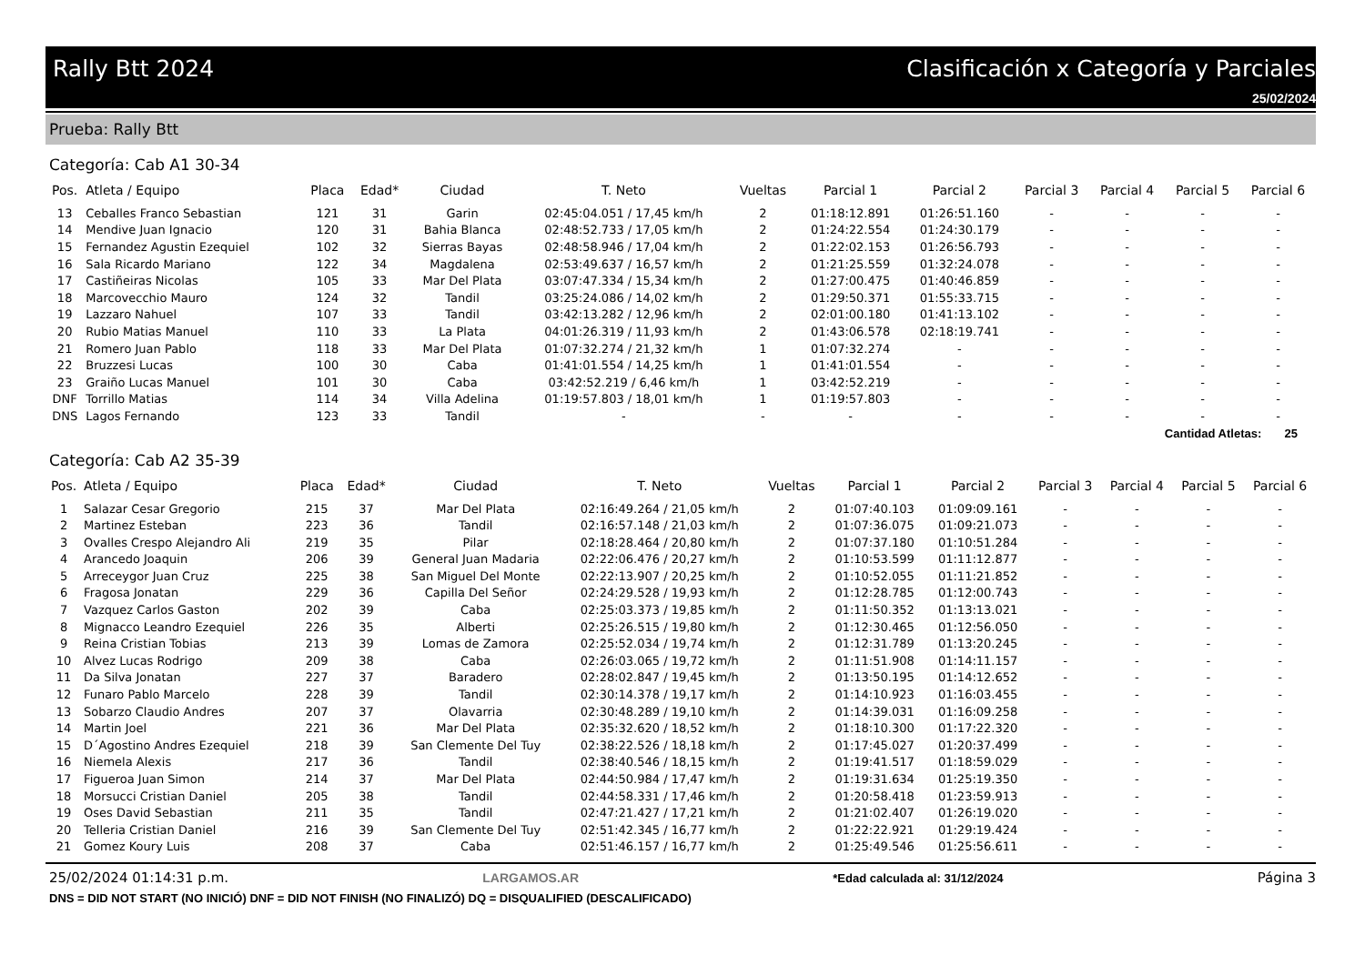Rally Btt 2024 Clasificación x Categoría y Parciales
25/02/2024
Prueba: Rally Btt
Categoría: Cab A1 30-34
| Pos. | Atleta / Equipo | Placa | Edad* | Ciudad | T. Neto | Vueltas | Parcial 1 | Parcial 2 | Parcial 3 | Parcial 4 | Parcial 5 | Parcial 6 |
| --- | --- | --- | --- | --- | --- | --- | --- | --- | --- | --- | --- | --- |
| 13 | Ceballes Franco Sebastian | 121 | 31 | Garin | 02:45:04.051 / 17,45 km/h | 2 | 01:18:12.891 | 01:26:51.160 | - | - | - | - |
| 14 | Mendive Juan Ignacio | 120 | 31 | Bahia Blanca | 02:48:52.733 / 17,05 km/h | 2 | 01:24:22.554 | 01:24:30.179 | - | - | - | - |
| 15 | Fernandez Agustin Ezequiel | 102 | 32 | Sierras Bayas | 02:48:58.946 / 17,04 km/h | 2 | 01:22:02.153 | 01:26:56.793 | - | - | - | - |
| 16 | Sala Ricardo Mariano | 122 | 34 | Magdalena | 02:53:49.637 / 16,57 km/h | 2 | 01:21:25.559 | 01:32:24.078 | - | - | - | - |
| 17 | Castiñeiras Nicolas | 105 | 33 | Mar Del Plata | 03:07:47.334 / 15,34 km/h | 2 | 01:27:00.475 | 01:40:46.859 | - | - | - | - |
| 18 | Marcovecchio Mauro | 124 | 32 | Tandil | 03:25:24.086 / 14,02 km/h | 2 | 01:29:50.371 | 01:55:33.715 | - | - | - | - |
| 19 | Lazzaro Nahuel | 107 | 33 | Tandil | 03:42:13.282 / 12,96 km/h | 2 | 02:01:00.180 | 01:41:13.102 | - | - | - | - |
| 20 | Rubio Matias Manuel | 110 | 33 | La Plata | 04:01:26.319 / 11,93 km/h | 2 | 01:43:06.578 | 02:18:19.741 | - | - | - | - |
| 21 | Romero Juan Pablo | 118 | 33 | Mar Del Plata | 01:07:32.274 / 21,32 km/h | 1 | 01:07:32.274 | - | - | - | - | - |
| 22 | Bruzzesi Lucas | 100 | 30 | Caba | 01:41:01.554 / 14,25 km/h | 1 | 01:41:01.554 | - | - | - | - | - |
| 23 | Graiño Lucas Manuel | 101 | 30 | Caba | 03:42:52.219 / 6,46 km/h | 1 | 03:42:52.219 | - | - | - | - | - |
| DNF | Torrillo Matias | 114 | 34 | Villa Adelina | 01:19:57.803 / 18,01 km/h | 1 | 01:19:57.803 | - | - | - | - | - |
| DNS | Lagos Fernando | 123 | 33 | Tandil | - | - | - | - | - | - | - | - |
Cantidad Atletas: 25
Categoría: Cab A2 35-39
| Pos. | Atleta / Equipo | Placa | Edad* | Ciudad | T. Neto | Vueltas | Parcial 1 | Parcial 2 | Parcial 3 | Parcial 4 | Parcial 5 | Parcial 6 |
| --- | --- | --- | --- | --- | --- | --- | --- | --- | --- | --- | --- | --- |
| 1 | Salazar Cesar Gregorio | 215 | 37 | Mar Del Plata | 02:16:49.264 / 21,05 km/h | 2 | 01:07:40.103 | 01:09:09.161 | - | - | - | - |
| 2 | Martinez Esteban | 223 | 36 | Tandil | 02:16:57.148 / 21,03 km/h | 2 | 01:07:36.075 | 01:09:21.073 | - | - | - | - |
| 3 | Ovalles Crespo Alejandro Ali | 219 | 35 | Pilar | 02:18:28.464 / 20,80 km/h | 2 | 01:07:37.180 | 01:10:51.284 | - | - | - | - |
| 4 | Arancedo Joaquin | 206 | 39 | General Juan Madaria | 02:22:06.476 / 20,27 km/h | 2 | 01:10:53.599 | 01:11:12.877 | - | - | - | - |
| 5 | Arreceygor Juan Cruz | 225 | 38 | San Miguel Del Monte | 02:22:13.907 / 20,25 km/h | 2 | 01:10:52.055 | 01:11:21.852 | - | - | - | - |
| 6 | Fragosa Jonatan | 229 | 36 | Capilla Del Señor | 02:24:29.528 / 19,93 km/h | 2 | 01:12:28.785 | 01:12:00.743 | - | - | - | - |
| 7 | Vazquez Carlos Gaston | 202 | 39 | Caba | 02:25:03.373 / 19,85 km/h | 2 | 01:11:50.352 | 01:13:13.021 | - | - | - | - |
| 8 | Mignacco Leandro Ezequiel | 226 | 35 | Alberti | 02:25:26.515 / 19,80 km/h | 2 | 01:12:30.465 | 01:12:56.050 | - | - | - | - |
| 9 | Reina Cristian Tobias | 213 | 39 | Lomas de Zamora | 02:25:52.034 / 19,74 km/h | 2 | 01:12:31.789 | 01:13:20.245 | - | - | - | - |
| 10 | Alvez Lucas Rodrigo | 209 | 38 | Caba | 02:26:03.065 / 19,72 km/h | 2 | 01:11:51.908 | 01:14:11.157 | - | - | - | - |
| 11 | Da Silva Jonatan | 227 | 37 | Baradero | 02:28:02.847 / 19,45 km/h | 2 | 01:13:50.195 | 01:14:12.652 | - | - | - | - |
| 12 | Funaro Pablo Marcelo | 228 | 39 | Tandil | 02:30:14.378 / 19,17 km/h | 2 | 01:14:10.923 | 01:16:03.455 | - | - | - | - |
| 13 | Sobarzo Claudio Andres | 207 | 37 | Olavarria | 02:30:48.289 / 19,10 km/h | 2 | 01:14:39.031 | 01:16:09.258 | - | - | - | - |
| 14 | Martin Joel | 221 | 36 | Mar Del Plata | 02:35:32.620 / 18,52 km/h | 2 | 01:18:10.300 | 01:17:22.320 | - | - | - | - |
| 15 | D´Agostino Andres Ezequiel | 218 | 39 | San Clemente Del Tuy | 02:38:22.526 / 18,18 km/h | 2 | 01:17:45.027 | 01:20:37.499 | - | - | - | - |
| 16 | Niemela Alexis | 217 | 36 | Tandil | 02:38:40.546 / 18,15 km/h | 2 | 01:19:41.517 | 01:18:59.029 | - | - | - | - |
| 17 | Figueroa Juan Simon | 214 | 37 | Mar Del Plata | 02:44:50.984 / 17,47 km/h | 2 | 01:19:31.634 | 01:25:19.350 | - | - | - | - |
| 18 | Morsucci Cristian Daniel | 205 | 38 | Tandil | 02:44:58.331 / 17,46 km/h | 2 | 01:20:58.418 | 01:23:59.913 | - | - | - | - |
| 19 | Oses David Sebastian | 211 | 35 | Tandil | 02:47:21.427 / 17,21 km/h | 2 | 01:21:02.407 | 01:26:19.020 | - | - | - | - |
| 20 | Telleria Cristian Daniel | 216 | 39 | San Clemente Del Tuy | 02:51:42.345 / 16,77 km/h | 2 | 01:22:22.921 | 01:29:19.424 | - | - | - | - |
| 21 | Gomez Koury Luis | 208 | 37 | Caba | 02:51:46.157 / 16,77 km/h | 2 | 01:25:49.546 | 01:25:56.611 | - | - | - | - |
25/02/2024 01:14:31 p.m. LARGAMOS.AR *Edad calculada al: 31/12/2024 Página 3
DNS = DID NOT START (NO INICIÓ) DNF = DID NOT FINISH (NO FINALIZÓ) DQ = DISQUALIFIED (DESCALIFICADO)